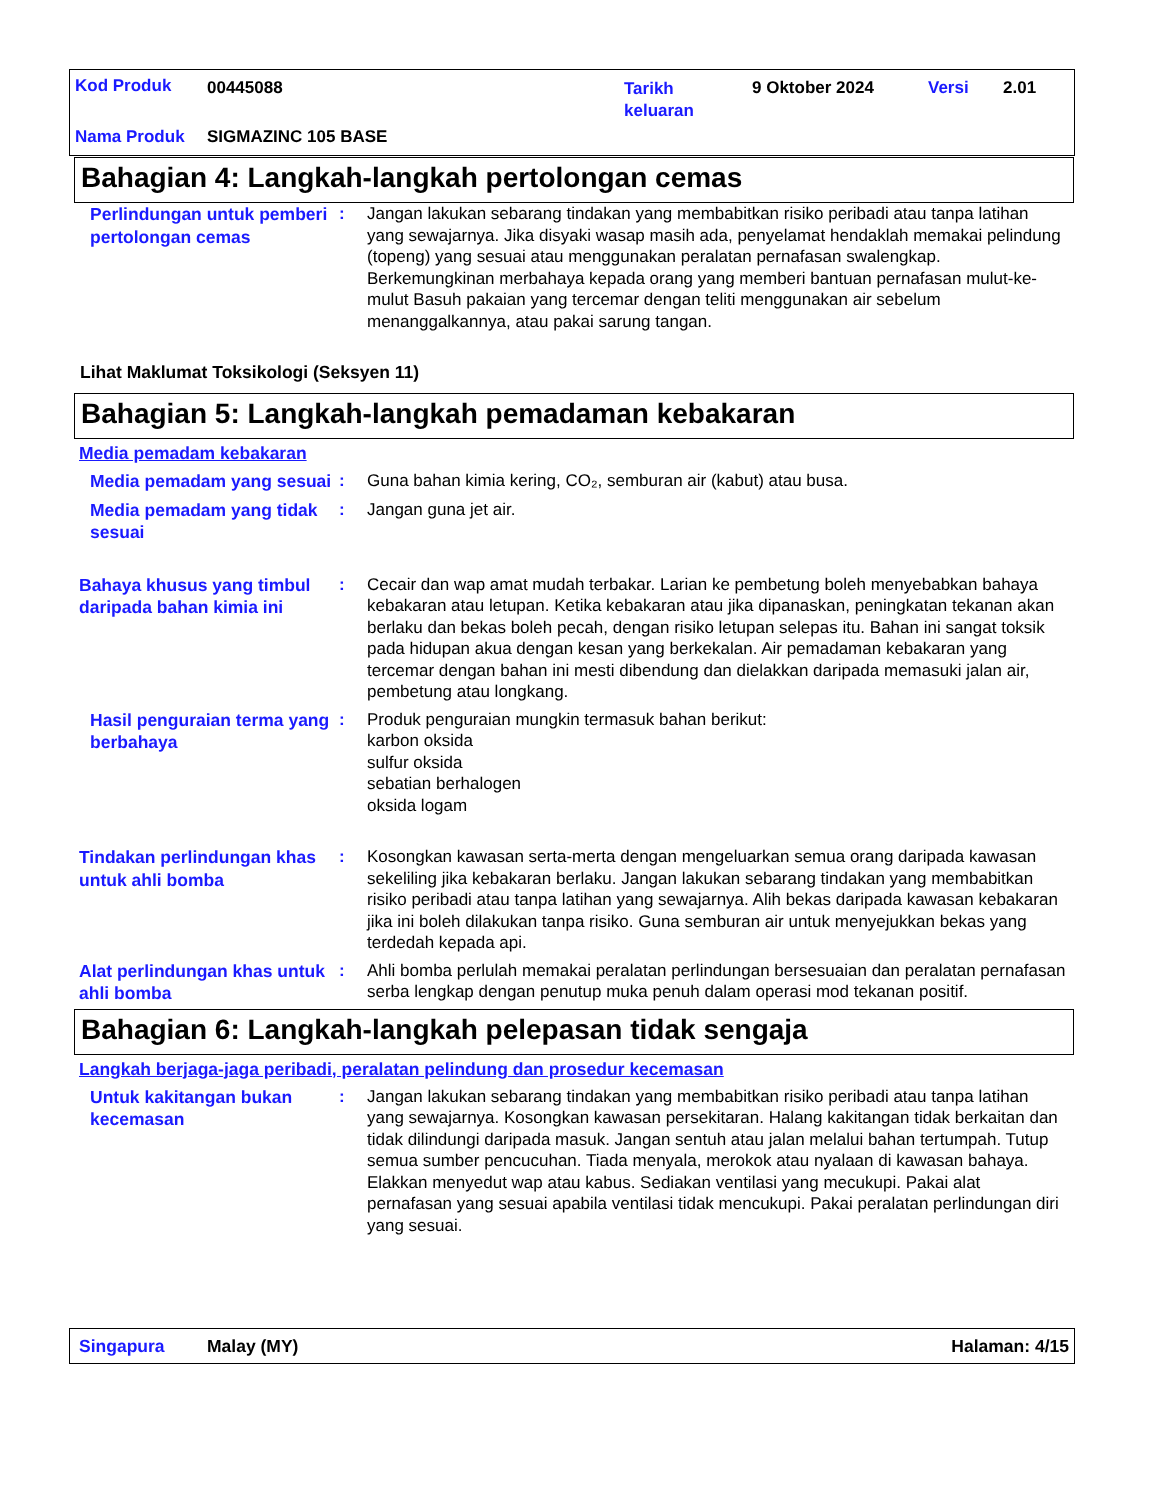Kod Produk 00445088
Tarikh
keluaran
9 Oktober 2024 Versi 2.01
Nama Produk SIGMAZINC 105 BASE
Bahagian 4: Langkah-langkah pertolongan cemas
Perlindungan untuk pemberi pertolongan cemas
: Jangan lakukan sebarang tindakan yang membabitkan risiko peribadi atau tanpa latihan yang sewajarnya. Jika disyaki wasap masih ada, penyelamat hendaklah memakai pelindung (topeng) yang sesuai atau menggunakan peralatan pernafasan swalengkap. Berkemungkinan merbahaya kepada orang yang memberi bantuan pernafasan mulut-ke-mulut Basuh pakaian yang tercemar dengan teliti menggunakan air sebelum menanggalkannya, atau pakai sarung tangan.
Lihat Maklumat Toksikologi (Seksyen 11)
Bahagian 5: Langkah-langkah pemadaman kebakaran
Media pemadam kebakaran
Media pemadam yang sesuai
: Guna bahan kimia kering, CO₂, semburan air (kabut) atau busa.
Media pemadam yang tidak sesuai
: Jangan guna jet air.
Bahaya khusus yang timbul daripada bahan kimia ini
: Cecair dan wap amat mudah terbakar. Larian ke pembetung boleh menyebabkan bahaya kebakaran atau letupan. Ketika kebakaran atau jika dipanaskan, peningkatan tekanan akan berlaku dan bekas boleh pecah, dengan risiko letupan selepas itu. Bahan ini sangat toksik pada hidupan akua dengan kesan yang berkekalan. Air pemadaman kebakaran yang tercemar dengan bahan ini mesti dibendung dan dielakkan daripada memasuki jalan air, pembetung atau longkang.
Hasil penguraian terma yang berbahaya
: Produk penguraian mungkin termasuk bahan berikut:
karbon oksida
sulfur oksida
sebatian berhalogen
oksida logam
Tindakan perlindungan khas untuk ahli bomba
: Kosongkan kawasan serta-merta dengan mengeluarkan semua orang daripada kawasan sekeliling jika kebakaran berlaku. Jangan lakukan sebarang tindakan yang membabitkan risiko peribadi atau tanpa latihan yang sewajarnya. Alih bekas daripada kawasan kebakaran jika ini boleh dilakukan tanpa risiko. Guna semburan air untuk menyejukkan bekas yang terdedah kepada api.
Alat perlindungan khas untuk ahli bomba
: Ahli bomba perlulah memakai peralatan perlindungan bersesuaian dan peralatan pernafasan serba lengkap dengan penutup muka penuh dalam operasi mod tekanan positif.
Bahagian 6: Langkah-langkah pelepasan tidak sengaja
Langkah berjaga-jaga peribadi, peralatan pelindung dan prosedur kecemasan
Untuk kakitangan bukan kecemasan
: Jangan lakukan sebarang tindakan yang membabitkan risiko peribadi atau tanpa latihan yang sewajarnya. Kosongkan kawasan persekitaran. Halang kakitangan tidak berkaitan dan tidak dilindungi daripada masuk. Jangan sentuh atau jalan melalui bahan tertumpah. Tutup semua sumber pencucuhan. Tiada menyala, merokok atau nyalaan di kawasan bahaya. Elakkan menyedut wap atau kabus. Sediakan ventilasi yang mecukupi. Pakai alat pernafasan yang sesuai apabila ventilasi tidak mencukupi. Pakai peralatan perlindungan diri yang sesuai.
Singapura Malay (MY) Halaman: 4/15